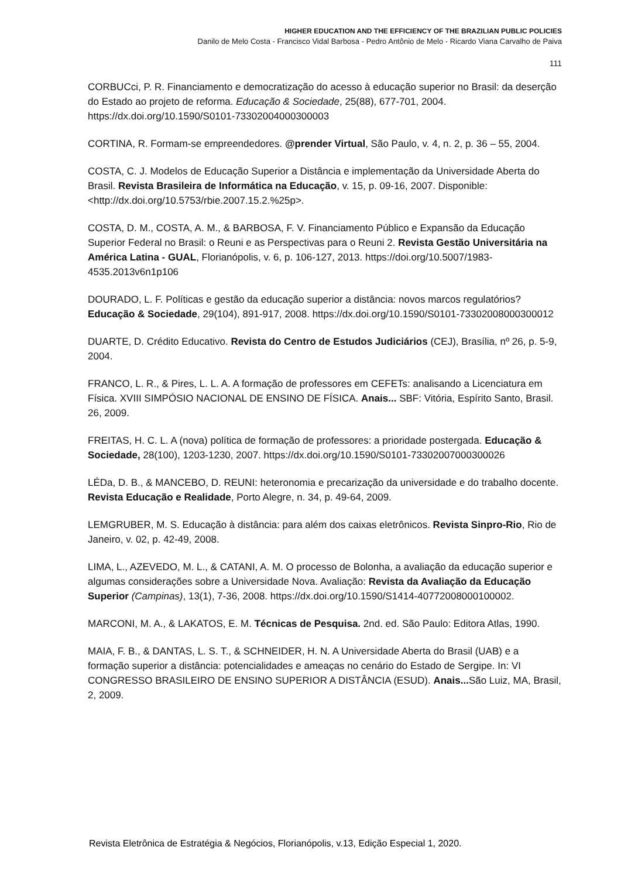HIGHER EDUCATION AND THE EFFICIENCY OF THE BRAZILIAN PUBLIC POLICIES
Danilo de Melo Costa - Francisco Vidal Barbosa - Pedro Antônio de Melo - Ricardo Viana Carvalho de Paiva
111
CORBUCci, P. R. Financiamento e democratização do acesso à educação superior no Brasil: da deserção do Estado ao projeto de reforma. Educação & Sociedade, 25(88), 677-701, 2004. https://dx.doi.org/10.1590/S0101-73302004000300003
CORTINA, R. Formam-se empreendedores. @prender Virtual, São Paulo, v. 4, n. 2, p. 36 – 55, 2004.
COSTA, C. J. Modelos de Educação Superior a Distância e implementação da Universidade Aberta do Brasil. Revista Brasileira de Informática na Educação, v. 15, p. 09-16, 2007. Disponible: <http://dx.doi.org/10.5753/rbie.2007.15.2.%25p>.
COSTA, D. M., COSTA, A. M., & BARBOSA, F. V. Financiamento Público e Expansão da Educação Superior Federal no Brasil: o Reuni e as Perspectivas para o Reuni 2. Revista Gestão Universitária na América Latina - GUAL, Florianópolis, v. 6, p. 106-127, 2013. https://doi.org/10.5007/1983-4535.2013v6n1p106
DOURADO, L. F. Políticas e gestão da educação superior a distância: novos marcos regulatórios? Educação & Sociedade, 29(104), 891-917, 2008. https://dx.doi.org/10.1590/S0101-73302008000300012
DUARTE, D. Crédito Educativo. Revista do Centro de Estudos Judiciários (CEJ), Brasília, nº 26, p. 5-9, 2004.
FRANCO, L. R., & Pires, L. L. A. A formação de professores em CEFETs: analisando a Licenciatura em Física. XVIII SIMPÓSIO NACIONAL DE ENSINO DE FÍSICA. Anais... SBF: Vitória, Espírito Santo, Brasil. 26, 2009.
FREITAS, H. C. L. A (nova) política de formação de professores: a prioridade postergada. Educação & Sociedade, 28(100), 1203-1230, 2007. https://dx.doi.org/10.1590/S0101-73302007000300026
LÉDa, D. B., & MANCEBO, D. REUNI: heteronomia e precarização da universidade e do trabalho docente. Revista Educação e Realidade, Porto Alegre, n. 34, p. 49-64, 2009.
LEMGRUBER, M. S. Educação à distância: para além dos caixas eletrônicos. Revista Sinpro-Rio, Rio de Janeiro, v. 02, p. 42-49, 2008.
LIMA, L., AZEVEDO, M. L., & CATANI, A. M. O processo de Bolonha, a avaliação da educação superior e algumas considerações sobre a Universidade Nova. Avaliação: Revista da Avaliação da Educação Superior (Campinas), 13(1), 7-36, 2008. https://dx.doi.org/10.1590/S1414-40772008000100002.
MARCONI, M. A., & LAKATOS, E. M. Técnicas de Pesquisa. 2nd. ed. São Paulo: Editora Atlas, 1990.
MAIA, F. B., & DANTAS, L. S. T., & SCHNEIDER, H. N. A Universidade Aberta do Brasil (UAB) e a formação superior a distância: potencialidades e ameaças no cenário do Estado de Sergipe. In: VI CONGRESSO BRASILEIRO DE ENSINO SUPERIOR A DISTÂNCIA (ESUD). Anais... São Luiz, MA, Brasil, 2, 2009.
Revista Eletrônica de Estratégia & Negócios, Florianópolis, v.13, Edição Especial 1, 2020.